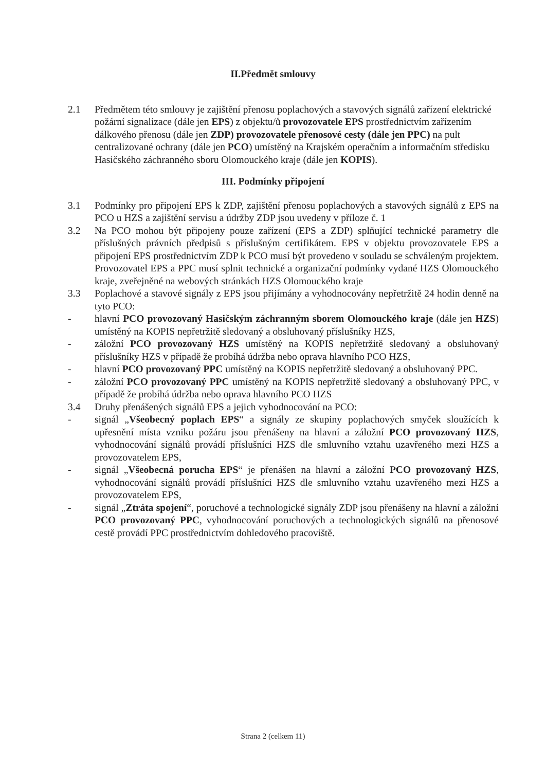II.Předmět smlouvy
2.1 Předmětem této smlouvy je zajištění přenosu poplachových a stavových signálů zařízení elektrické požární signalizace (dále jen EPS) z objektu/ů provozovatele EPS prostřednictvím zařízením dálkového přenosu (dále jen ZDP) provozovatele přenosové cesty (dále jen PPC) na pult centralizované ochrany (dále jen PCO) umístěný na Krajském operačním a informačním středisku Hasičského záchranného sboru Olomouckého kraje (dále jen KOPIS).
III. Podmínky připojení
3.1 Podmínky pro připojení EPS k ZDP, zajištění přenosu poplachových a stavových signálů z EPS na PCO u HZS a zajištění servisu a údržby ZDP jsou uvedeny v příloze č. 1
3.2 Na PCO mohou být připojeny pouze zařízení (EPS a ZDP) splňující technické parametry dle příslušných právních předpisů s příslušným certifikátem. EPS v objektu provozovatele EPS a připojení EPS prostřednictvím ZDP k PCO musí být provedeno v souladu se schváleným projektem. Provozovatel EPS a PPC musí splnit technické a organizační podmínky vydané HZS Olomouckého kraje, zveřejněné na webových stránkách HZS Olomouckého kraje
3.3 Poplachové a stavové signály z EPS jsou přijímány a vyhodnocovány nepřetržitě 24 hodin denně na tyto PCO:
- hlavní PCO provozovaný Hasičským záchranným sborem Olomouckého kraje (dále jen HZS) umístěný na KOPIS nepřetržitě sledovaný a obsluhovaný příslušníky HZS,
- záložní PCO provozovaný HZS umístěný na KOPIS nepřetržitě sledovaný a obsluhovaný příslušníky HZS v případě že probíhá údržba nebo oprava hlavního PCO HZS,
- hlavní PCO provozovaný PPC umístěný na KOPIS nepřetržitě sledovaný a obsluhovaný PPC.
- záložní PCO provozovaný PPC umístěný na KOPIS nepřetržitě sledovaný a obsluhovaný PPC, v případě že probíhá údržba nebo oprava hlavního PCO HZS
3.4 Druhy přenášených signálů EPS a jejich vyhodnocování na PCO:
- signál „Všeobecný poplach EPS“ a signály ze skupiny poplachových smyček sloužících k upřesnění místa vzniku požáru jsou přenášeny na hlavní a záložní PCO provozovaný HZS, vyhodnocování signálů provádí příslušníci HZS dle smluvního vztahu uzavřeného mezi HZS a provozovatelem EPS,
- signál „Všeobecná porucha EPS“ je přenášen na hlavní a záložní PCO provozovaný HZS, vyhodnocování signálů provádí příslušníci HZS dle smluvního vztahu uzavřeného mezi HZS a provozovatelem EPS,
- signál „Ztráta spojení“, poruchové a technologické signály ZDP jsou přenášeny na hlavní a záložní PCO provozovaný PPC, vyhodnocování poruchových a technologických signálů na přenosové cestě provádí PPC prostřednictvím dohledového pracoviště.
Strana 2 (celkem 11)